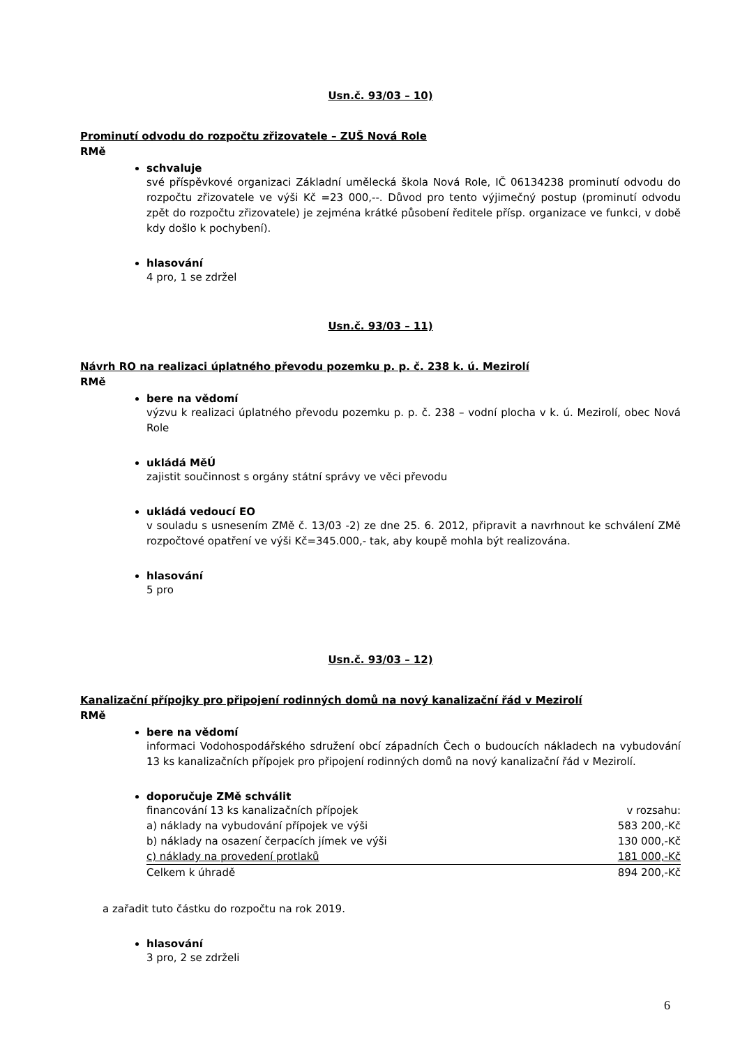Usn.č. 93/03 – 10)
Prominutí odvodu do rozpočtu zřizovatele – ZUŠ Nová Role
RMě
schvaluje
své příspěvkové organizaci Základní umělecká škola Nová Role, IČ 06134238 prominutí odvodu do rozpočtu zřizovatele ve výši Kč =23 000,--. Důvod pro tento výjimečný postup (prominutí odvodu zpět do rozpočtu zřizovatele) je zejména krátké působení ředitele přísp. organizace ve funkci, v době kdy došlo k pochybení).
hlasování
4 pro, 1 se zdržel
Usn.č. 93/03 – 11)
Návrh RO na realizaci úplatného převodu pozemku p. p. č. 238 k. ú. Mezirolí
RMě
bere na vědomí
výzvu k realizaci úplatného převodu pozemku p. p. č. 238 – vodní plocha v k. ú. Mezirolí, obec Nová Role
ukládá MěÚ
zajistit součinnost s orgány státní správy ve věci převodu
ukládá vedoucí EO
v souladu s usnesením ZMě č. 13/03 -2) ze dne 25. 6. 2012, připravit a navrhnout ke schválení ZMě rozpočtové opatření ve výši Kč=345.000,- tak, aby koupě mohla být realizována.
hlasování
5 pro
Usn.č. 93/03 – 12)
Kanalizační přípojky pro připojení rodinných domů na nový kanalizační řád v Mezirolí
RMě
bere na vědomí
informaci Vodohospodářského sdružení obcí západních Čech o budoucích nákladech na vybudování 13 ks kanalizačních přípojek pro připojení rodinných domů na nový kanalizační řád v Mezirolí.
doporučuje ZMě schválit
financování 13 ks kanalizačních přípojek v rozsahu:
a) náklady na vybudování přípojek ve výši 583 200,-Kč
b) náklady na osazení čerpacích jímek ve výši 130 000,-Kč
c) náklady na provedení protlaků 181 000,-Kč
Celkem k úhradě 894 200,-Kč
a zařadit tuto částku do rozpočtu na rok 2019.
hlasování
3 pro, 2 se zdrželi
6